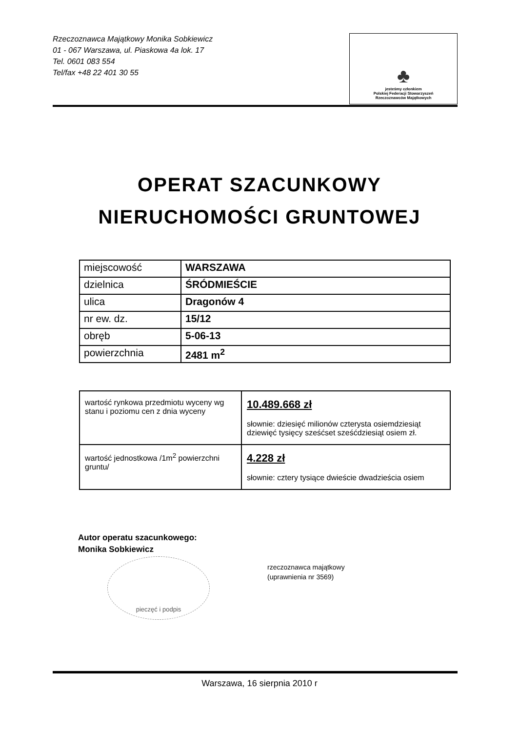Rzeczoznawca Majątkowy Monika Sobkiewicz
01 - 067 Warszawa, ul. Piaskowa 4a lok. 17
Tel. 0601 083 554
Tel/fax +48 22 401 30 55
♣
jesteśmy członkiem
Polskiej Federacji Stowarzyszeń
Rzeczoznawców Majątkowych
OPERAT SZACUNKOWY
NIERUCHOMOŚCI GRUNTOWEJ
| miejscowość | WARSZAWA |
| dzielnica | ŚRÓDMIEŚCIE |
| ulica | Dragonów 4 |
| nr ew. dz. | 15/12 |
| obręb | 5-06-13 |
| powierzchnia | 2481 m<sup>2</sup> |
| wartość rynkowa przedmiotu wyceny wg stanu i poziomu cen z dnia wyceny | 10.489.668 zł słownie: dziesięć milionów czterysta osiemdziesiąt dziewięć tysięcy sześćset sześćdziesiąt osiem zł. |
| wartość jednostkowa /1m<sup>2</sup> powierzchni gruntu/ | 4.228 zł słownie: cztery tysiące dwieście dwadzieścia osiem |
Autor operatu szacunkowego:
Monika Sobkiewicz
rzeczoznawca majątkowy
(uprawnienia nr 3569)
pieczęć i podpis
Warszawa, 16 sierpnia 2010 r